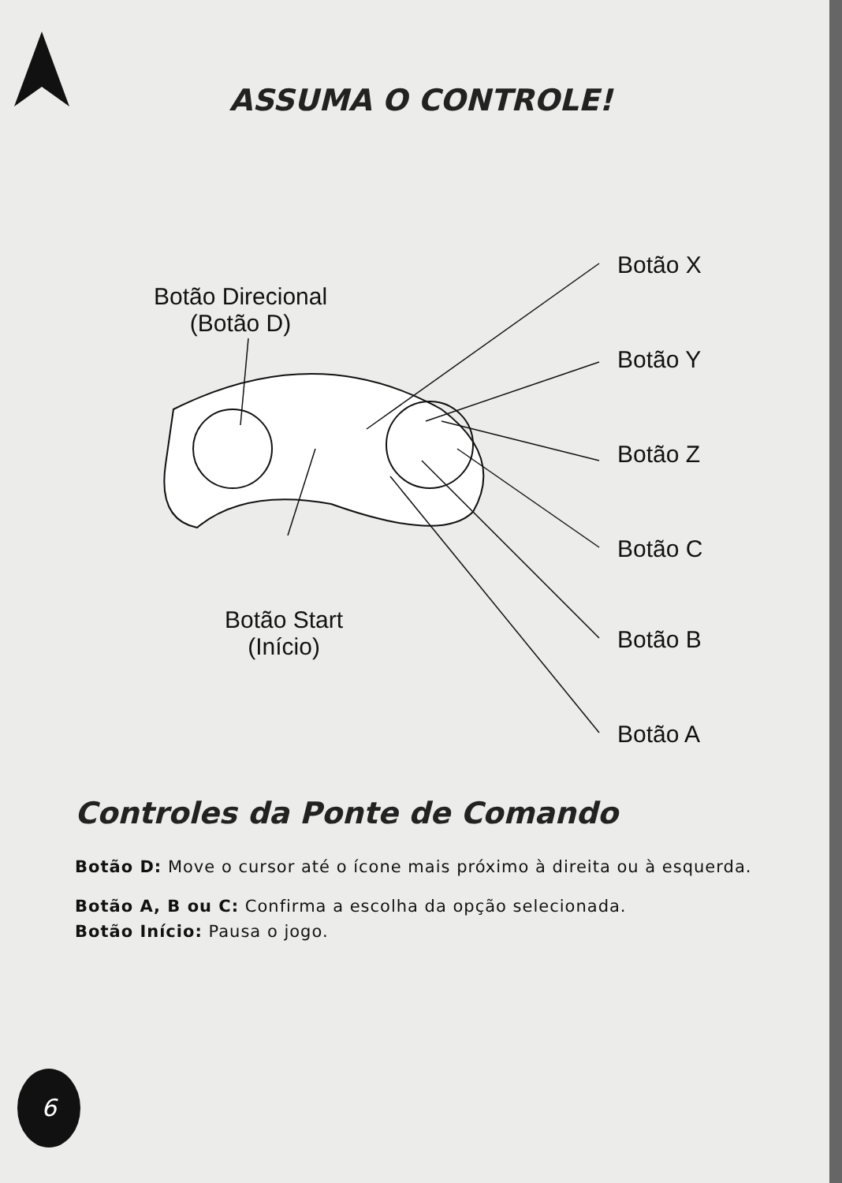ASSUMA O CONTROLE!
Botão Direcional
(Botão D)
Botão Start
(Início)
Botão X
Botão Y
Botão Z
Botão C
Botão B
Botão A
Controles da Ponte de Comando
Botão D: Move o cursor até o ícone mais próximo à direita ou à esquerda.
Botão A, B ou C: Confirma a escolha da opção selecionada.
Botão Início: Pausa o jogo.
6